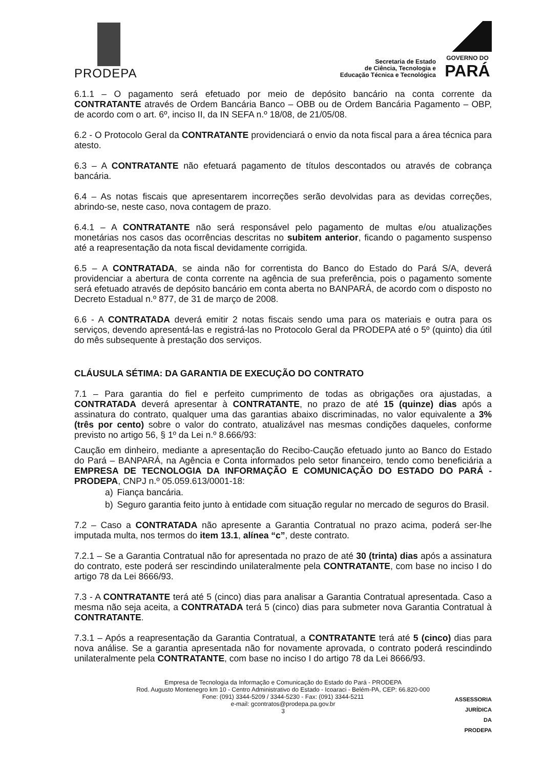PRODEPA
Secretaria de Estado
de Ciência, Tecnologia e
Educação Técnica e Tecnológica
GOVERNO DO
PARÁ
6.1.1 – O pagamento será efetuado por meio de depósito bancário na conta corrente da CONTRATANTE através de Ordem Bancária Banco – OBB ou de Ordem Bancária Pagamento – OBP, de acordo com o art. 6º, inciso II, da IN SEFA n.º 18/08, de 21/05/08.
6.2 - O Protocolo Geral da CONTRATANTE providenciará o envio da nota fiscal para a área técnica para atesto.
6.3 – A CONTRATANTE não efetuará pagamento de títulos descontados ou através de cobrança bancária.
6.4 – As notas fiscais que apresentarem incorreções serão devolvidas para as devidas correções, abrindo-se, neste caso, nova contagem de prazo.
6.4.1 – A CONTRATANTE não será responsável pelo pagamento de multas e/ou atualizações monetárias nos casos das ocorrências descritas no subitem anterior, ficando o pagamento suspenso até a reapresentação da nota fiscal devidamente corrigida.
6.5 – A CONTRATADA, se ainda não for correntista do Banco do Estado do Pará S/A, deverá providenciar a abertura de conta corrente na agência de sua preferência, pois o pagamento somente será efetuado através de depósito bancário em conta aberta no BANPARÁ, de acordo com o disposto no Decreto Estadual n.º 877, de 31 de março de 2008.
6.6 - A CONTRATADA deverá emitir 2 notas fiscais sendo uma para os materiais e outra para os serviços, devendo apresentá-las e registrá-las no Protocolo Geral da PRODEPA até o 5º (quinto) dia útil do mês subsequente à prestação dos serviços.
CLÁUSULA SÉTIMA: DA GARANTIA DE EXECUÇÃO DO CONTRATO
7.1 – Para garantia do fiel e perfeito cumprimento de todas as obrigações ora ajustadas, a CONTRATADA deverá apresentar à CONTRATANTE, no prazo de até 15 (quinze) dias após a assinatura do contrato, qualquer uma das garantias abaixo discriminadas, no valor equivalente a 3% (três por cento) sobre o valor do contrato, atualizável nas mesmas condições daqueles, conforme previsto no artigo 56, § 1º da Lei n.º 8.666/93:
Caução em dinheiro, mediante a apresentação do Recibo-Caução efetuado junto ao Banco do Estado do Pará – BANPARÁ, na Agência e Conta informados pelo setor financeiro, tendo como beneficiária a EMPRESA DE TECNOLOGIA DA INFORMAÇÃO E COMUNICAÇÃO DO ESTADO DO PARÁ - PRODEPA, CNPJ n.º 05.059.613/0001-18:
a) Fiança bancária.
b) Seguro garantia feito junto à entidade com situação regular no mercado de seguros do Brasil.
7.2 – Caso a CONTRATADA não apresente a Garantia Contratual no prazo acima, poderá ser-lhe imputada multa, nos termos do item 13.1, alínea “c”, deste contrato.
7.2.1 – Se a Garantia Contratual não for apresentada no prazo de até 30 (trinta) dias após a assinatura do contrato, este poderá ser rescindindo unilateralmente pela CONTRATANTE, com base no inciso I do artigo 78 da Lei 8666/93.
7.3 - A CONTRATANTE terá até 5 (cinco) dias para analisar a Garantia Contratual apresentada. Caso a mesma não seja aceita, a CONTRATADA terá 5 (cinco) dias para submeter nova Garantia Contratual à CONTRATANTE.
7.3.1 – Após a reapresentação da Garantia Contratual, a CONTRATANTE terá até 5 (cinco) dias para nova análise. Se a garantia apresentada não for novamente aprovada, o contrato poderá rescindindo unilateralmente pela CONTRATANTE, com base no inciso I do artigo 78 da Lei 8666/93.
Empresa de Tecnologia da Informação e Comunicação do Estado do Pará - PRODEPA
Rod. Augusto Montenegro km 10 - Centro Administrativo do Estado - Icoaraci - Belém-PA, CEP: 66.820-000
Fone: (091) 3344-5209 / 3344-5230 - Fax: (091) 3344-5211
e-mail: gcontratos@prodepa.pa.gov.br
3
ASSESSORIA
JURÍDICA
DA
PRODEPA